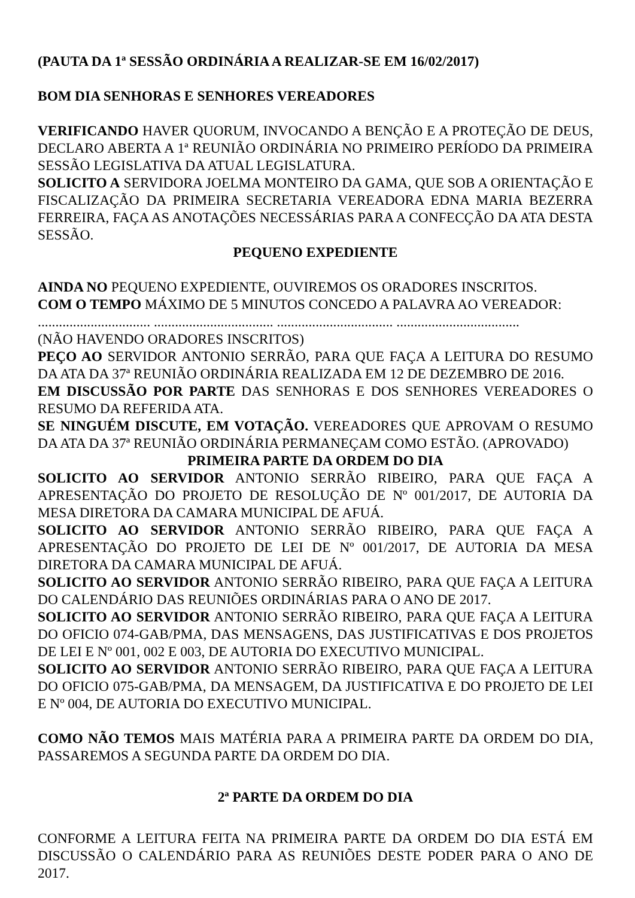(PAUTA DA 1ª SESSÃO ORDINÁRIA A REALIZAR-SE EM 16/02/2017)
BOM DIA SENHORAS E SENHORES VEREADORES
VERIFICANDO HAVER QUORUM, INVOCANDO A BENÇÃO E A PROTEÇÃO DE DEUS, DECLARO ABERTA A 1ª REUNIÃO ORDINÁRIA NO PRIMEIRO PERÍODO DA PRIMEIRA SESSÃO LEGISLATIVA DA ATUAL LEGISLATURA.
SOLICITO A SERVIDORA JOELMA MONTEIRO DA GAMA, QUE SOB A ORIENTAÇÃO E FISCALIZAÇÃO DA PRIMEIRA SECRETARIA VEREADORA EDNA MARIA BEZERRA FERREIRA, FAÇA AS ANOTAÇÕES NECESSÁRIAS PARA A CONFECÇÃO DA ATA DESTA SESSÃO.
PEQUENO EXPEDIENTE
AINDA NO PEQUENO EXPEDIENTE, OUVIREMOS OS ORADORES INSCRITOS.
COM O TEMPO MÁXIMO DE 5 MINUTOS CONCEDO A PALAVRA AO VEREADOR:
................................ .................................. ................................. ...................................
(NÃO HAVENDO ORADORES INSCRITOS)
PEÇO AO SERVIDOR ANTONIO SERRÃO, PARA QUE FAÇA A LEITURA DO RESUMO DA ATA DA 37ª REUNIÃO ORDINÁRIA REALIZADA EM 12 DE DEZEMBRO DE 2016.
EM DISCUSSÃO POR PARTE DAS SENHORAS E DOS SENHORES VEREADORES O RESUMO DA REFERIDA ATA.
SE NINGUÉM DISCUTE, EM VOTAÇÃO. VEREADORES QUE APROVAM O RESUMO DA ATA DA 37ª REUNIÃO ORDINÁRIA PERMANEÇAM COMO ESTÃO. (APROVADO)
PRIMEIRA PARTE DA ORDEM DO DIA
SOLICITO AO SERVIDOR ANTONIO SERRÃO RIBEIRO, PARA QUE FAÇA A APRESENTAÇÃO DO PROJETO DE RESOLUÇÃO DE Nº 001/2017, DE AUTORIA DA MESA DIRETORA DA CAMARA MUNICIPAL DE AFUÁ.
SOLICITO AO SERVIDOR ANTONIO SERRÃO RIBEIRO, PARA QUE FAÇA A APRESENTAÇÃO DO PROJETO DE LEI DE Nº 001/2017, DE AUTORIA DA MESA DIRETORA DA CAMARA MUNICIPAL DE AFUÁ.
SOLICITO AO SERVIDOR ANTONIO SERRÃO RIBEIRO, PARA QUE FAÇA A LEITURA DO CALENDÁRIO DAS REUNIÕES ORDINÁRIAS PARA O ANO DE 2017.
SOLICITO AO SERVIDOR ANTONIO SERRÃO RIBEIRO, PARA QUE FAÇA A LEITURA DO OFICIO 074-GAB/PMA, DAS MENSAGENS, DAS JUSTIFICATIVAS E DOS PROJETOS DE LEI E Nº 001, 002 E 003, DE AUTORIA DO EXECUTIVO MUNICIPAL.
SOLICITO AO SERVIDOR ANTONIO SERRÃO RIBEIRO, PARA QUE FAÇA A LEITURA DO OFICIO 075-GAB/PMA, DA MENSAGEM, DA JUSTIFICATIVA E DO PROJETO DE LEI E Nº 004, DE AUTORIA DO EXECUTIVO MUNICIPAL.
COMO NÃO TEMOS MAIS MATÉRIA PARA A PRIMEIRA PARTE DA ORDEM DO DIA, PASSAREMOS A SEGUNDA PARTE DA ORDEM DO DIA.
2ª PARTE DA ORDEM DO DIA
CONFORME A LEITURA FEITA NA PRIMEIRA PARTE DA ORDEM DO DIA ESTÁ EM DISCUSSÃO O CALENDÁRIO PARA AS REUNIÕES DESTE PODER PARA O ANO DE 2017.